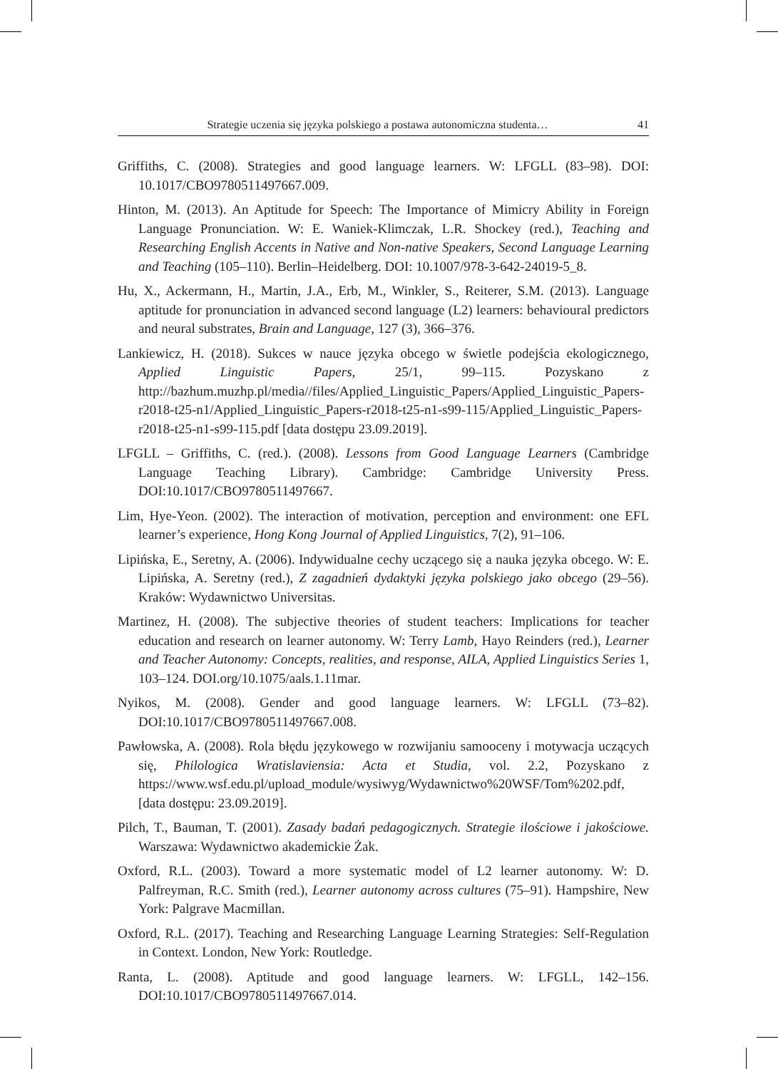Strategie uczenia się języka polskiego a postawa autonomiczna studenta… 41
Griffiths, C. (2008). Strategies and good language learners. W: LFGLL (83–98). DOI: 10.1017/CBO9780511497667.009.
Hinton, M. (2013). An Aptitude for Speech: The Importance of Mimicry Ability in Foreign Language Pronunciation. W: E. Waniek-Klimczak, L.R. Shockey (red.), Teaching and Researching English Accents in Native and Non-native Speakers, Second Language Learning and Teaching (105–110). Berlin–Heidelberg. DOI: 10.1007/978-3-642-24019-5_8.
Hu, X., Ackermann, H., Martin, J.A., Erb, M., Winkler, S., Reiterer, S.M. (2013). Language aptitude for pronunciation in advanced second language (L2) learners: behavioural predictors and neural substrates, Brain and Language, 127 (3), 366–376.
Lankiewicz, H. (2018). Sukces w nauce języka obcego w świetle podejścia ekologicznego, Applied Linguistic Papers, 25/1, 99–115. Pozyskano z http://bazhum.muzhp.pl/media//files/Applied_Linguistic_Papers/Applied_Linguistic_Papers-r2018-t25-n1/Applied_Linguistic_Papers-r2018-t25-n1-s99-115/Applied_Linguistic_Papers-r2018-t25-n1-s99-115.pdf [data dostępu 23.09.2019].
LFGLL – Griffiths, C. (red.). (2008). Lessons from Good Language Learners (Cambridge Language Teaching Library). Cambridge: Cambridge University Press. DOI:10.1017/CBO9780511497667.
Lim, Hye-Yeon. (2002). The interaction of motivation, perception and environment: one EFL learner’s experience, Hong Kong Journal of Applied Linguistics, 7(2), 91–106.
Lipińska, E., Seretny, A. (2006). Indywidualne cechy uczącego się a nauka języka obcego. W: E. Lipińska, A. Seretny (red.), Z zagadnień dydaktyki języka polskiego jako obcego (29–56). Kraków: Wydawnictwo Universitas.
Martinez, H. (2008). The subjective theories of student teachers: Implications for teacher education and research on learner autonomy. W: Terry Lamb, Hayo Reinders (red.), Learner and Teacher Autonomy: Concepts, realities, and response, AILA, Applied Linguistics Series 1, 103–124. DOI.org/10.1075/aals.1.11mar.
Nyikos, M. (2008). Gender and good language learners. W: LFGLL (73–82). DOI:10.1017/CBO9780511497667.008.
Pawłowska, A. (2008). Rola błędu językowego w rozwijaniu samooceny i motywacja uczących się, Philologica Wratislaviensia: Acta et Studia, vol. 2.2, Pozyskano z https://www.wsf.edu.pl/upload_module/wysiwyg/Wydawnictwo%20WSF/Tom%202.pdf, [data dostępu: 23.09.2019].
Pilch, T., Bauman, T. (2001). Zasady badań pedagogicznych. Strategie ilościowe i jakościowe. Warszawa: Wydawnictwo akademickie Żak.
Oxford, R.L. (2003). Toward a more systematic model of L2 learner autonomy. W: D. Palfreyman, R.C. Smith (red.), Learner autonomy across cultures (75–91). Hampshire, New York: Palgrave Macmillan.
Oxford, R.L. (2017). Teaching and Researching Language Learning Strategies: Self-Regulation in Context. London, New York: Routledge.
Ranta, L. (2008). Aptitude and good language learners. W: LFGLL, 142–156. DOI:10.1017/CBO9780511497667.014.